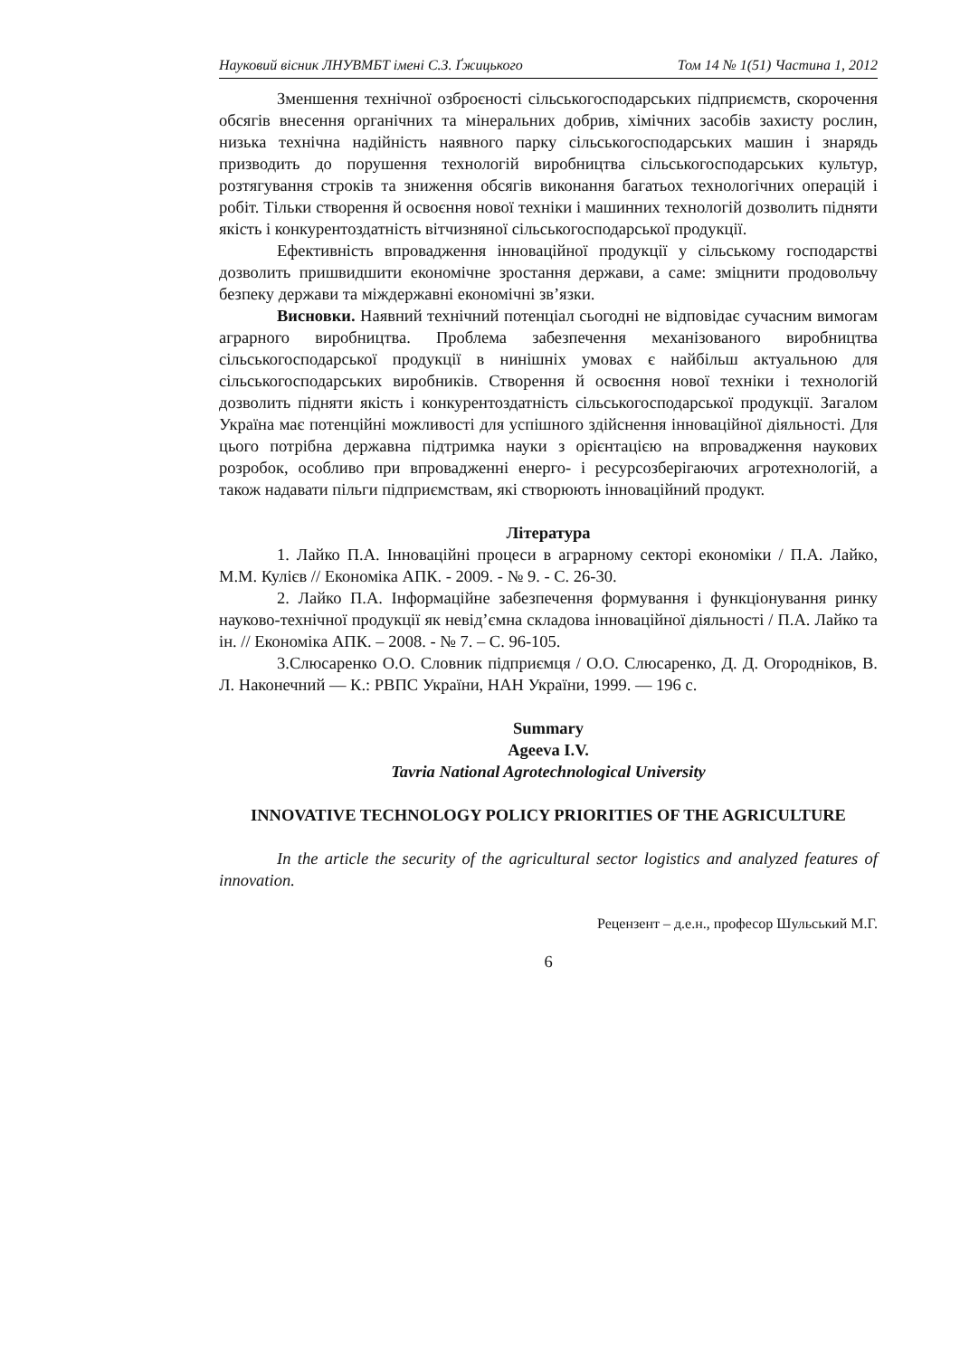Науковий вісник ЛНУВМБТ імені С.З. Ґжицького Том 14 № 1(51) Частина 1, 2012
Зменшення технічної озброєності сільськогосподарських підприємств, скорочення обсягів внесення органічних та мінеральних добрив, хімічних засобів захисту рослин, низька технічна надійність наявного парку сільськогосподарських машин і знарядь призводить до порушення технологій виробництва сільськогосподарських культур, розтягування строків та зниження обсягів виконання багатьох технологічних операцій і робіт. Тільки створення й освоєння нової техніки і машинних технологій дозволить підняти якість і конкурентоздатність вітчизняної сільськогосподарської продукції.
Ефективність впровадження інноваційної продукції у сільському господарстві дозволить пришвидшити економічне зростання держави, а саме: зміцнити продовольчу безпеку держави та міждержавні економічні зв’язки.
Висновки. Наявний технічний потенціал сьогодні не відповідає сучасним вимогам аграрного виробництва. Проблема забезпечення механізованого виробництва сільськогосподарської продукції в нинішніх умовах є найбільш актуальною для сільськогосподарських виробників. Створення й освоєння нової техніки і технологій дозволить підняти якість і конкурентоздатність сільськогосподарської продукції. Загалом Україна має потенційні можливості для успішного здійснення інноваційної діяльності. Для цього потрібна державна підтримка науки з орієнтацією на впровадження наукових розробок, особливо при впровадженні енерго- і ресурсозберігаючих агротехнологій, а також надавати пільги підприємствам, які створюють інноваційний продукт.
Література
1. Лайко П.А. Інноваційні процеси в аграрному секторі економіки / П.А. Лайко, М.М. Кулієв // Економіка АПК. - 2009. - № 9. - С. 26-30.
2. Лайко П.А. Інформаційне забезпечення формування і функціонування ринку науково-технічної продукції як невід’ємна складова інноваційної діяльності / П.А. Лайко та ін. // Економіка АПК. – 2008. - № 7. – С. 96-105.
3.Слюсаренко О.О. Словник підприємця / О.О. Слюсаренко, Д. Д. Огородніков, В. Л. Наконечний — К.: РВПС України, НАН України, 1999. — 196 с.
Summary
Ageeva I.V.
Tavria National Agrotechnological University
INNOVATIVE TECHNOLOGY POLICY PRIORITIES OF THE AGRICULTURE
In the article the security of the agricultural sector logistics and analyzed features of innovation.
Рецензент – д.е.н., професор Шульський М.Г.
6